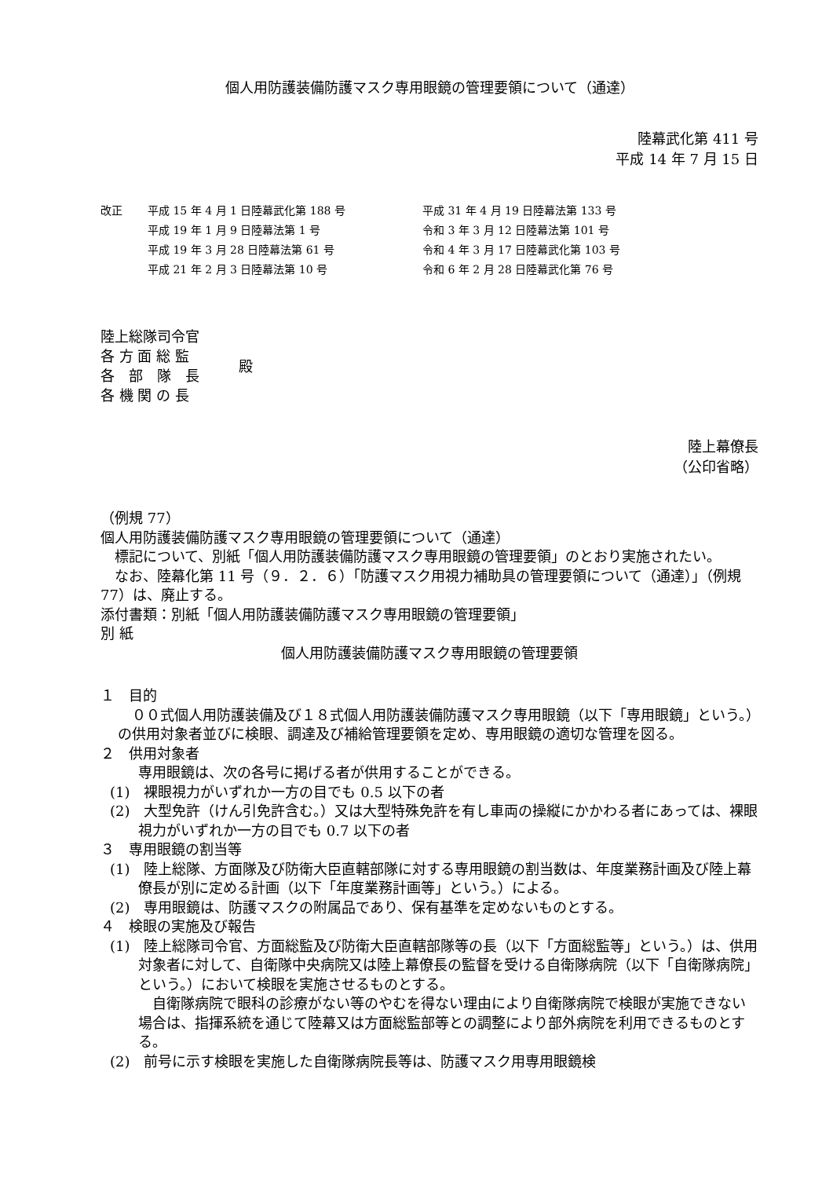個人用防護装備防護マスク専用眼鏡の管理要領について（通達）
陸幕武化第 411 号
平成 14 年 7 月 15 日
改正
平成 15 年 4 月 1 日陸幕武化第 188 号
平成 31 年 4 月 19 日陸幕法第 133 号
平成 19 年 1 月 9 日陸幕法第 1 号
令和 3 年 3 月 12 日陸幕法第 101 号
平成 19 年 3 月 28 日陸幕法第 61 号
令和 4 年 3 月 17 日陸幕武化第 103 号
平成 21 年 2 月 3 日陸幕法第 10 号
令和 6 年 2 月 28 日陸幕武化第 76 号
陸上総隊司令官
各 方 面 総 監
各　部　隊　長
各 機 関 の 長
殿
陸上幕僚長
（公印省略）
（例規 77）
個人用防護装備防護マスク専用眼鏡の管理要領について（通達）
　標記について、別紙「個人用防護装備防護マスク専用眼鏡の管理要領」のとおり実施されたい。
　なお、陸幕化第 11 号（９．２．６）「防護マスク用視力補助具の管理要領について（通達）」（例規 77）は、廃止する。
添付書類：別紙「個人用防護装備防護マスク専用眼鏡の管理要領」
別 紙
個人用防護装備防護マスク専用眼鏡の管理要領
１　目的
　００式個人用防護装備及び１８式個人用防護装備防護マスク専用眼鏡（以下「専用眼鏡」という。）の供用対象者並びに検眼、調達及び補給管理要領を定め、専用眼鏡の適切な管理を図る。
２　供用対象者
専用眼鏡は、次の各号に掲げる者が供用することができる。
(1)　裸眼視力がいずれか一方の目でも 0.5 以下の者
(2)　大型免許（けん引免許含む。）又は大型特殊免許を有し車両の操縦にかかわる者にあっては、裸眼視力がいずれか一方の目でも 0.7 以下の者
３　専用眼鏡の割当等
(1)　陸上総隊、方面隊及び防衛大臣直轄部隊に対する専用眼鏡の割当数は、年度業務計画及び陸上幕僚長が別に定める計画（以下「年度業務計画等」という。）による。
(2)　専用眼鏡は、防護マスクの附属品であり、保有基準を定めないものとする。
４　検眼の実施及び報告
(1)　陸上総隊司令官、方面総監及び防衛大臣直轄部隊等の長（以下「方面総監等」という。）は、供用対象者に対して、自衛隊中央病院又は陸上幕僚長の監督を受ける自衛隊病院（以下「自衛隊病院」という。）において検眼を実施させるものとする。
　自衛隊病院で眼科の診療がない等のやむを得ない理由により自衛隊病院で検眼が実施できない場合は、指揮系統を通じて陸幕又は方面総監部等との調整により部外病院を利用できるものとする。
(2)　前号に示す検眼を実施した自衛隊病院長等は、防護マスク用専用眼鏡検